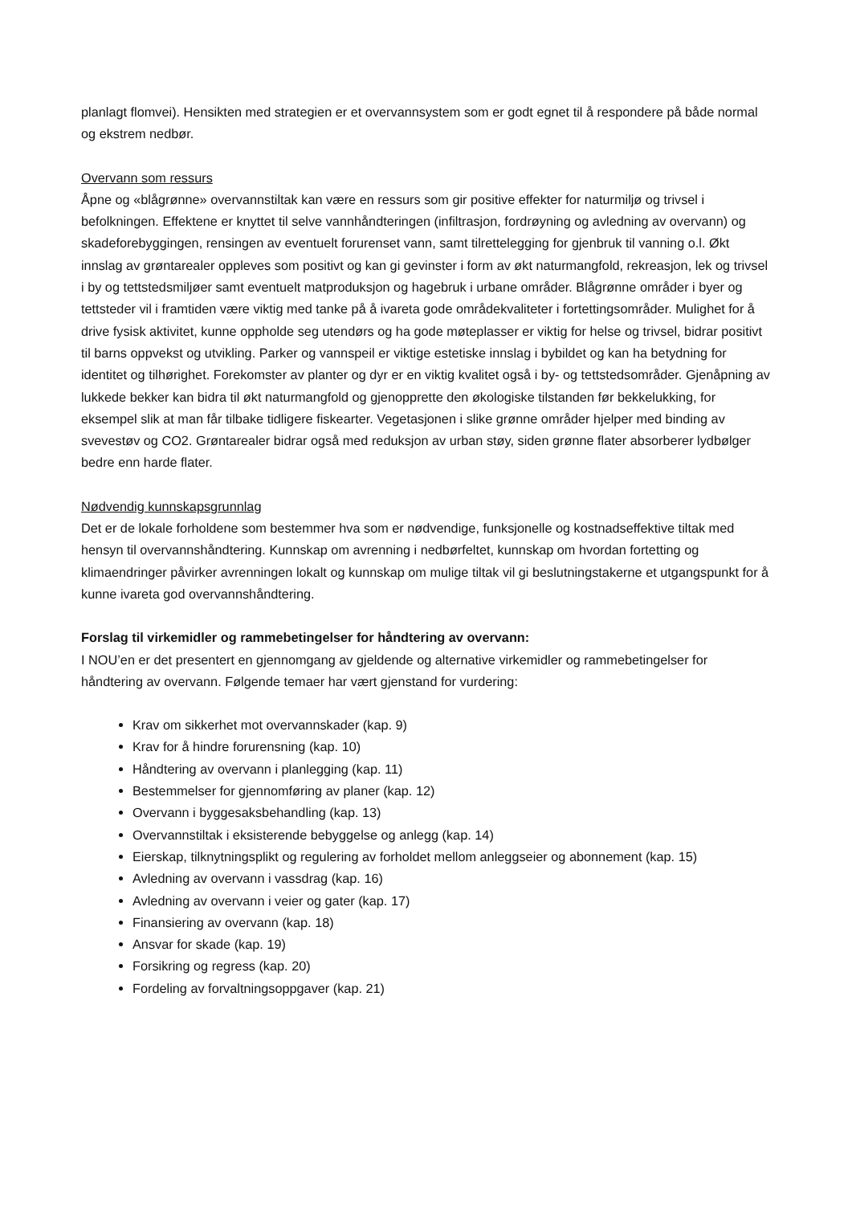planlagt flomvei). Hensikten med strategien er et overvannsystem som er godt egnet til å respondere på både normal og ekstrem nedbør.
Overvann som ressurs
Åpne og «blågrønne» overvannstiltak kan være en ressurs som gir positive effekter for naturmiljø og trivsel i befolkningen. Effektene er knyttet til selve vannhåndteringen (infiltrasjon, fordrøyning og avledning av overvann) og skadeforebyggingen, rensingen av eventuelt forurenset vann, samt tilrettelegging for gjenbruk til vanning o.l. Økt innslag av grøntarealer oppleves som positivt og kan gi gevinster i form av økt naturmangfold, rekreasjon, lek og trivsel i by og tettstedsmiljøer samt eventuelt matproduksjon og hagebruk i urbane områder. Blågrønne områder i byer og tettsteder vil i framtiden være viktig med tanke på å ivareta gode områdekvaliteter i fortettingsområder. Mulighet for å drive fysisk aktivitet, kunne oppholde seg utendørs og ha gode møteplasser er viktig for helse og trivsel, bidrar positivt til barns oppvekst og utvikling. Parker og vannspeil er viktige estetiske innslag i bybildet og kan ha betydning for identitet og tilhørighet. Forekomster av planter og dyr er en viktig kvalitet også i by- og tettstedsområder. Gjenåpning av lukkede bekker kan bidra til økt naturmangfold og gjenopprette den økologiske tilstanden før bekkelukking, for eksempel slik at man får tilbake tidligere fiskearter. Vegetasjonen i slike grønne områder hjelper med binding av svevestøv og CO2. Grøntarealer bidrar også med reduksjon av urban støy, siden grønne flater absorberer lydbølger bedre enn harde flater.
Nødvendig kunnskapsgrunnlag
Det er de lokale forholdene som bestemmer hva som er nødvendige, funksjonelle og kostnadseffektive tiltak med hensyn til overvannshåndtering. Kunnskap om avrenning i nedbørfeltet, kunnskap om hvordan fortetting og klimaendringer påvirker avrenningen lokalt og kunnskap om mulige tiltak vil gi beslutningstakerne et utgangspunkt for å kunne ivareta god overvannshåndtering.
Forslag til virkemidler og rammebetingelser for håndtering av overvann:
I NOU’en er det presentert en gjennomgang av gjeldende og alternative virkemidler og rammebetingelser for håndtering av overvann. Følgende temaer har vært gjenstand for vurdering:
Krav om sikkerhet mot overvannskader (kap. 9)
Krav for å hindre forurensning (kap. 10)
Håndtering av overvann i planlegging (kap. 11)
Bestemmelser for gjennomføring av planer (kap. 12)
Overvann i byggesaksbehandling (kap. 13)
Overvannstiltak i eksisterende bebyggelse og anlegg (kap. 14)
Eierskap, tilknytningsplikt og regulering av forholdet mellom anleggseier og abonnement (kap. 15)
Avledning av overvann i vassdrag (kap. 16)
Avledning av overvann i veier og gater (kap. 17)
Finansiering av overvann (kap. 18)
Ansvar for skade (kap. 19)
Forsikring og regress (kap. 20)
Fordeling av forvaltningsoppgaver (kap. 21)